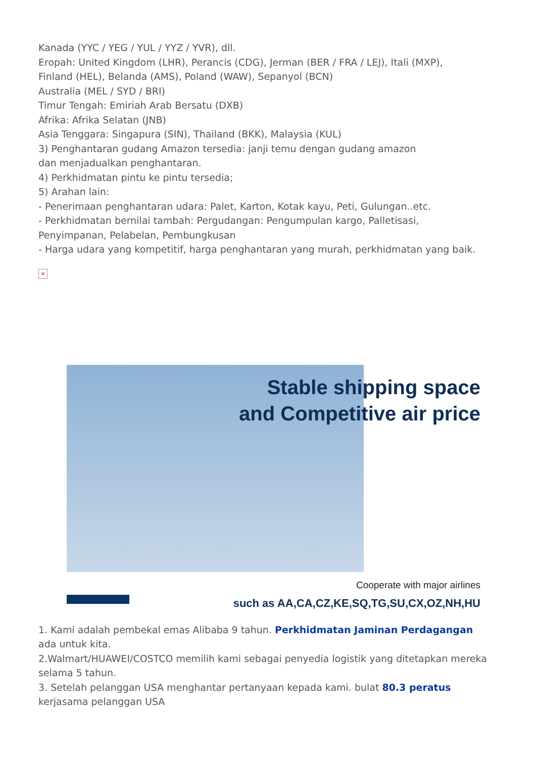Kanada (YYC / YEG / YUL / YYZ / YVR), dll.
Eropah: United Kingdom (LHR), Perancis (CDG), Jerman (BER / FRA / LEJ), Itali (MXP),
Finland (HEL), Belanda (AMS), Poland (WAW), Sepanyol (BCN)
Australia (MEL / SYD / BRI)
Timur Tengah: Emiriah Arab Bersatu (DXB)
Afrika: Afrika Selatan (JNB)
Asia Tenggara: Singapura (SIN), Thailand (BKK), Malaysia (KUL)
3) Penghantaran gudang Amazon tersedia: janji temu dengan gudang amazon
dan menjadualkan penghantaran.
4) Perkhidmatan pintu ke pintu tersedia;
5) Arahan lain:
- Penerimaan penghantaran udara: Palet, Karton, Kotak kayu, Peti, Gulungan..etc.
- Perkhidmatan bernilai tambah: Pergudangan: Pengumpulan kargo, Palletisasi,
Penyimpanan, Pelabelan, Pembungkusan
- Harga udara yang kompetitif, harga penghantaran yang murah, perkhidmatan yang baik.
×
Stable shipping space
and Competitive air price
Cooperate with major airlines
such as AA,CA,CZ,KE,SQ,TG,SU,CX,OZ,NH,HU
1. Kami adalah pembekal emas Alibaba 9 tahun. Perkhidmatan Jaminan Perdagangan
ada untuk kita.
2.Walmart/HUAWEI/COSTCO memilih kami sebagai penyedia logistik yang ditetapkan mereka
selama 5 tahun.
3. Setelah pelanggan USA menghantar pertanyaan kepada kami. bulat 80.3 peratus
kerjasama pelanggan USA